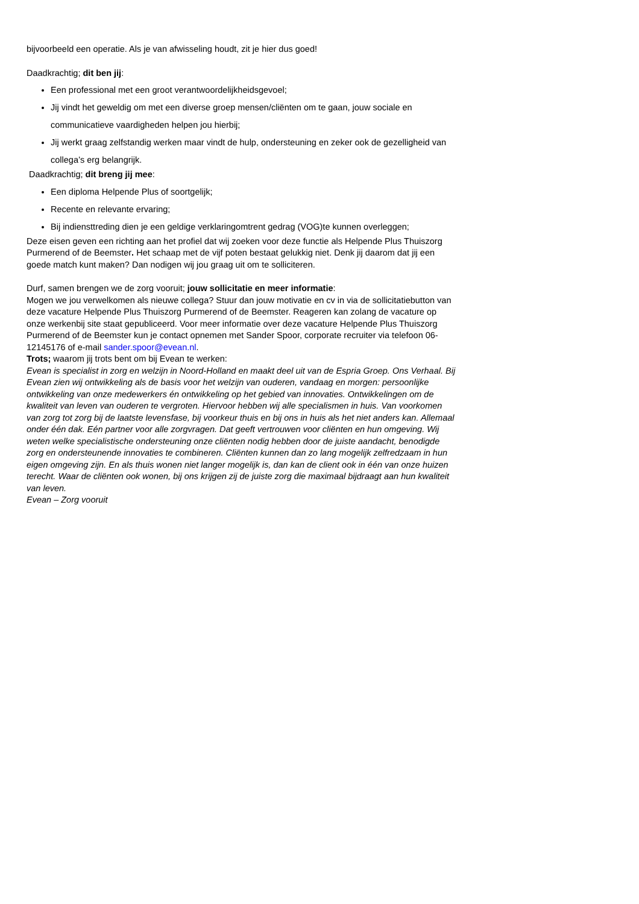bijvoorbeeld een operatie. Als je van afwisseling houdt, zit je hier dus goed!
Daadkrachtig; dit ben jij:
Een professional met een groot verantwoordelijkheidsgevoel;
Jij vindt het geweldig om met een diverse groep mensen/cliënten om te gaan, jouw sociale en communicatieve vaardigheden helpen jou hierbij;
Jij werkt graag zelfstandig werken maar vindt de hulp, ondersteuning en zeker ook de gezelligheid van collega’s erg belangrijk.
Daadkrachtig; dit breng jij mee:
Een diploma Helpende Plus of soortgelijk;
Recente en relevante ervaring;
Bij indiensttreding dien je een geldige verklaringomtrent gedrag (VOG)te kunnen overleggen;
Deze eisen geven een richting aan het profiel dat wij zoeken voor deze functie als Helpende Plus Thuiszorg Purmerend of de Beemster. Het schaap met de vijf poten bestaat gelukkig niet. Denk jij daarom dat jij een goede match kunt maken? Dan nodigen wij jou graag uit om te solliciteren.
Durf, samen brengen we de zorg vooruit; jouw sollicitatie en meer informatie:
Mogen we jou verwelkomen als nieuwe collega? Stuur dan jouw motivatie en cv in via de sollicitatiebutton van deze vacature Helpende Plus Thuiszorg Purmerend of de Beemster. Reageren kan zolang de vacature op onze werkenbij site staat gepubliceerd. Voor meer informatie over deze vacature Helpende Plus Thuiszorg Purmerend of de Beemster kun je contact opnemen met Sander Spoor, corporate recruiter via telefoon 06-12145176 of e-mail sander.spoor@evean.nl.
Trots; waarom jij trots bent om bij Evean te werken:
Evean is specialist in zorg en welzijn in Noord-Holland en maakt deel uit van de Espria Groep. Ons Verhaal. Bij Evean zien wij ontwikkeling als de basis voor het welzijn van ouderen, vandaag en morgen: persoonlijke ontwikkeling van onze medewerkers én ontwikkeling op het gebied van innovaties. Ontwikkelingen om de kwaliteit van leven van ouderen te vergroten. Hiervoor hebben wij alle specialismen in huis. Van voorkomen van zorg tot zorg bij de laatste levensfase, bij voorkeur thuis en bij ons in huis als het niet anders kan. Allemaal onder één dak. Eén partner voor alle zorgvragen. Dat geeft vertrouwen voor cliënten en hun omgeving. Wij weten welke specialistische ondersteuning onze cliënten nodig hebben door de juiste aandacht, benodigde zorg en ondersteunende innovaties te combineren. Cliënten kunnen dan zo lang mogelijk zelfredzaam in hun eigen omgeving zijn. En als thuis wonen niet langer mogelijk is, dan kan de client ook in één van onze huizen terecht. Waar de cliënten ook wonen, bij ons krijgen zij de juiste zorg die maximaal bijdraagt aan hun kwaliteit van leven.
Evean – Zorg vooruit